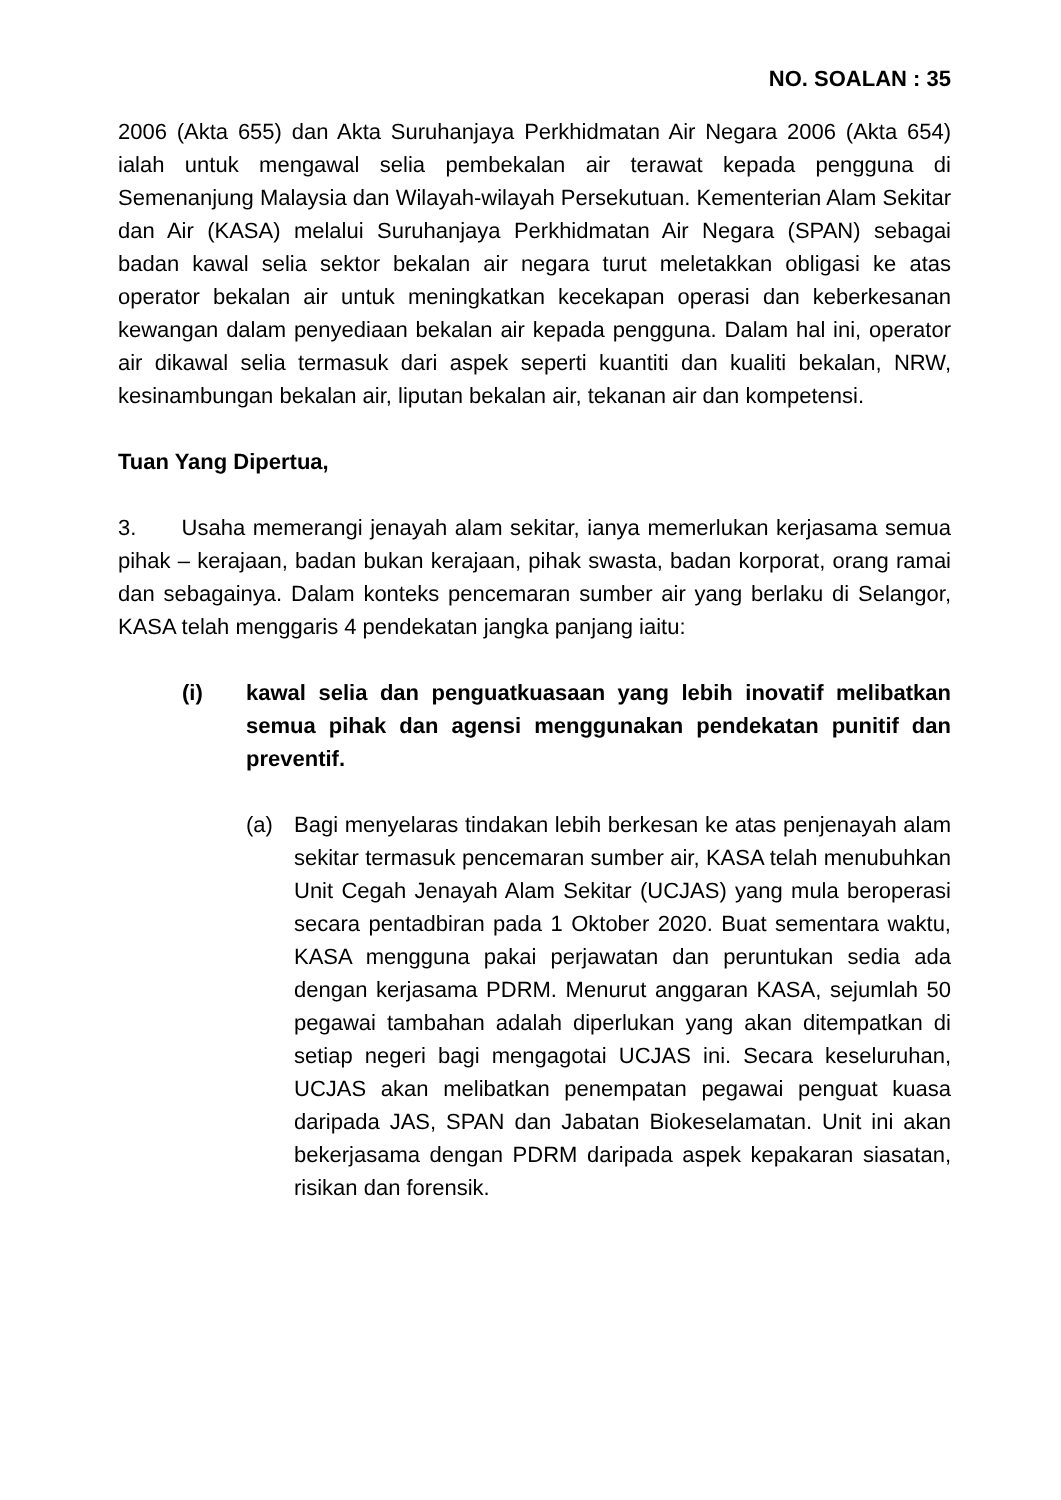NO. SOALAN : 35
2006 (Akta 655) dan Akta Suruhanjaya Perkhidmatan Air Negara 2006 (Akta 654) ialah untuk mengawal selia pembekalan air terawat kepada pengguna di Semenanjung Malaysia dan Wilayah-wilayah Persekutuan. Kementerian Alam Sekitar dan Air (KASA) melalui Suruhanjaya Perkhidmatan Air Negara (SPAN) sebagai badan kawal selia sektor bekalan air negara turut meletakkan obligasi ke atas operator bekalan air untuk meningkatkan kecekapan operasi dan keberkesanan kewangan dalam penyediaan bekalan air kepada pengguna. Dalam hal ini, operator air dikawal selia termasuk dari aspek seperti kuantiti dan kualiti bekalan, NRW, kesinambungan bekalan air, liputan bekalan air, tekanan air dan kompetensi.
Tuan Yang Dipertua,
3. Usaha memerangi jenayah alam sekitar, ianya memerlukan kerjasama semua pihak – kerajaan, badan bukan kerajaan, pihak swasta, badan korporat, orang ramai dan sebagainya. Dalam konteks pencemaran sumber air yang berlaku di Selangor, KASA telah menggaris 4 pendekatan jangka panjang iaitu:
(i) kawal selia dan penguatkuasaan yang lebih inovatif melibatkan semua pihak dan agensi menggunakan pendekatan punitif dan preventif.
(a) Bagi menyelaras tindakan lebih berkesan ke atas penjenayah alam sekitar termasuk pencemaran sumber air, KASA telah menubuhkan Unit Cegah Jenayah Alam Sekitar (UCJAS) yang mula beroperasi secara pentadbiran pada 1 Oktober 2020. Buat sementara waktu, KASA mengguna pakai perjawatan dan peruntukan sedia ada dengan kerjasama PDRM. Menurut anggaran KASA, sejumlah 50 pegawai tambahan adalah diperlukan yang akan ditempatkan di setiap negeri bagi mengagotai UCJAS ini. Secara keseluruhan, UCJAS akan melibatkan penempatan pegawai penguat kuasa daripada JAS, SPAN dan Jabatan Biokeselamatan. Unit ini akan bekerjasama dengan PDRM daripada aspek kepakaran siasatan, risikan dan forensik.